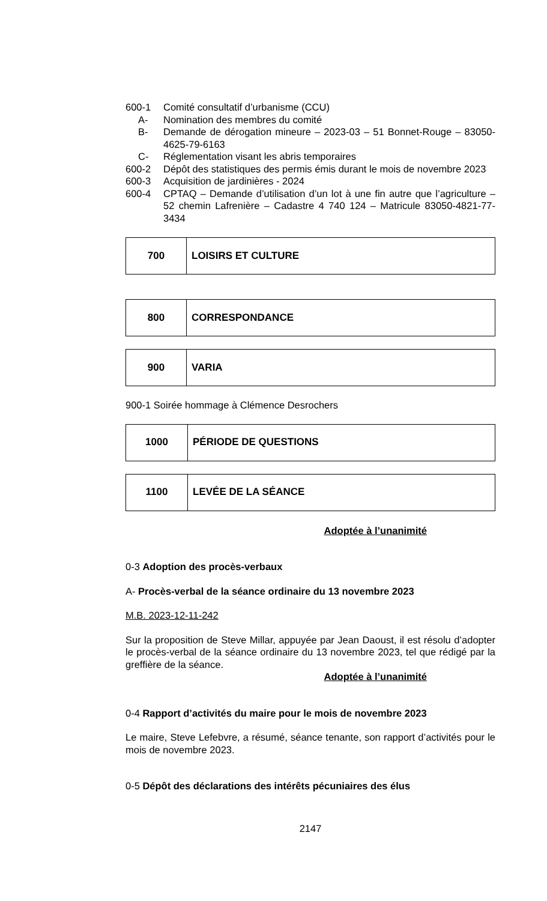600-1 Comité consultatif d’urbanisme (CCU)
A- Nomination des membres du comité
B- Demande de dérogation mineure – 2023-03 – 51 Bonnet-Rouge – 83050-4625-79-6163
C- Réglementation visant les abris temporaires
600-2 Dépôt des statistiques des permis émis durant le mois de novembre 2023
600-3 Acquisition de jardinières - 2024
600-4 CPTAQ – Demande d’utilisation d’un lot à une fin autre que l’agriculture – 52 chemin Lafrenière – Cadastre 4 740 124 – Matricule 83050-4821-77-3434
| 700 | LOISIRS ET CULTURE |
| 800 | CORRESPONDANCE |
| 900 | VARIA |
900-1 Soirée hommage à Clémence Desrochers
| 1000 | PÉRIODE DE QUESTIONS |
| 1100 | LEVÉE DE LA SÉANCE |
Adoptée à l’unanimité
0-3 Adoption des procès-verbaux
A- Procès-verbal de la séance ordinaire du 13 novembre 2023
M.B. 2023-12-11-242
Sur la proposition de Steve Millar, appuyée par Jean Daoust, il est résolu d’adopter le procès-verbal de la séance ordinaire du 13 novembre 2023, tel que rédigé par la greffière de la séance.
Adoptée à l’unanimité
0-4 Rapport d’activités du maire pour le mois de novembre 2023
Le maire, Steve Lefebvre, a résumé, séance tenante, son rapport d’activités pour le mois de novembre 2023.
0-5 Dépôt des déclarations des intérêts pécuniaires des élus
2147